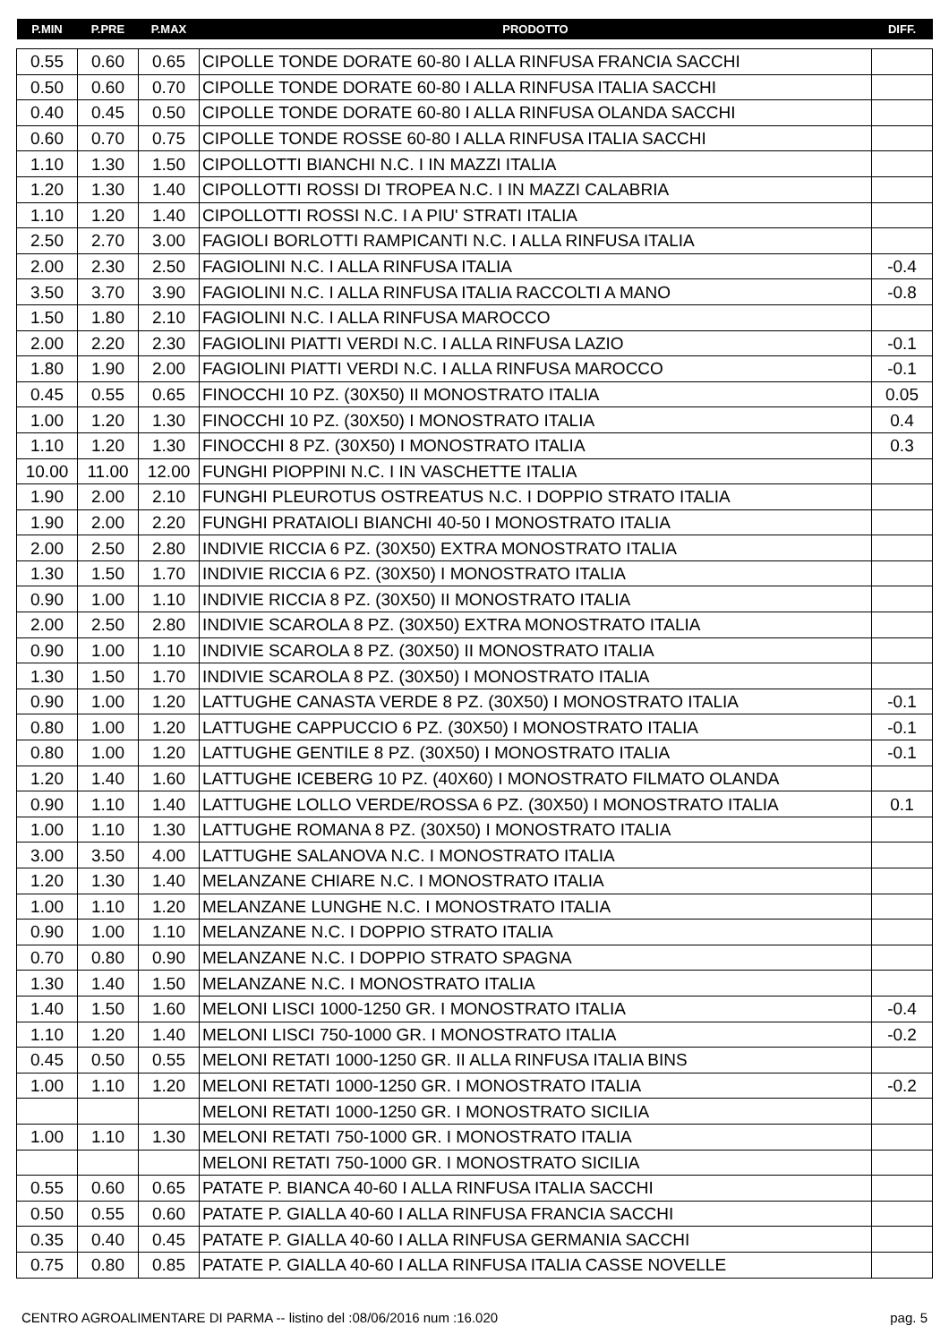| P.MIN | P.PRE | P.MAX | PRODOTTO | DIFF. |
| --- | --- | --- | --- | --- |
| 0.55 | 0.60 | 0.65 | CIPOLLE TONDE DORATE 60-80 I ALLA RINFUSA FRANCIA SACCHI | |
| 0.50 | 0.60 | 0.70 | CIPOLLE TONDE DORATE 60-80 I ALLA RINFUSA ITALIA SACCHI | |
| 0.40 | 0.45 | 0.50 | CIPOLLE TONDE DORATE 60-80 I ALLA RINFUSA OLANDA SACCHI | |
| 0.60 | 0.70 | 0.75 | CIPOLLE TONDE ROSSE 60-80 I ALLA RINFUSA ITALIA SACCHI | |
| 1.10 | 1.30 | 1.50 | CIPOLLOTTI BIANCHI N.C. I IN MAZZI ITALIA | |
| 1.20 | 1.30 | 1.40 | CIPOLLOTTI ROSSI DI TROPEA N.C. I IN MAZZI CALABRIA | |
| 1.10 | 1.20 | 1.40 | CIPOLLOTTI ROSSI N.C. I A PIU' STRATI ITALIA | |
| 2.50 | 2.70 | 3.00 | FAGIOLI BORLOTTI RAMPICANTI N.C. I ALLA RINFUSA ITALIA | |
| 2.00 | 2.30 | 2.50 | FAGIOLINI N.C. I ALLA RINFUSA ITALIA | -0.4 |
| 3.50 | 3.70 | 3.90 | FAGIOLINI N.C. I ALLA RINFUSA ITALIA RACCOLTI A MANO | -0.8 |
| 1.50 | 1.80 | 2.10 | FAGIOLINI N.C. I ALLA RINFUSA MAROCCO | |
| 2.00 | 2.20 | 2.30 | FAGIOLINI PIATTI VERDI N.C. I ALLA RINFUSA LAZIO | -0.1 |
| 1.80 | 1.90 | 2.00 | FAGIOLINI PIATTI VERDI N.C. I ALLA RINFUSA MAROCCO | -0.1 |
| 0.45 | 0.55 | 0.65 | FINOCCHI 10 PZ. (30X50) II MONOSTRATO ITALIA | 0.05 |
| 1.00 | 1.20 | 1.30 | FINOCCHI 10 PZ. (30X50) I MONOSTRATO ITALIA | 0.4 |
| 1.10 | 1.20 | 1.30 | FINOCCHI 8 PZ. (30X50) I MONOSTRATO ITALIA | 0.3 |
| 10.00 | 11.00 | 12.00 | FUNGHI PIOPPINI N.C. I IN VASCHETTE ITALIA | |
| 1.90 | 2.00 | 2.10 | FUNGHI PLEUROTUS OSTREATUS N.C. I DOPPIO STRATO ITALIA | |
| 1.90 | 2.00 | 2.20 | FUNGHI PRATAIOLI BIANCHI 40-50 I MONOSTRATO ITALIA | |
| 2.00 | 2.50 | 2.80 | INDIVIE RICCIA 6 PZ. (30X50) EXTRA MONOSTRATO ITALIA | |
| 1.30 | 1.50 | 1.70 | INDIVIE RICCIA 6 PZ. (30X50) I MONOSTRATO ITALIA | |
| 0.90 | 1.00 | 1.10 | INDIVIE RICCIA 8 PZ. (30X50) II MONOSTRATO ITALIA | |
| 2.00 | 2.50 | 2.80 | INDIVIE SCAROLA 8 PZ. (30X50) EXTRA MONOSTRATO ITALIA | |
| 0.90 | 1.00 | 1.10 | INDIVIE SCAROLA 8 PZ. (30X50) II MONOSTRATO ITALIA | |
| 1.30 | 1.50 | 1.70 | INDIVIE SCAROLA 8 PZ. (30X50) I MONOSTRATO ITALIA | |
| 0.90 | 1.00 | 1.20 | LATTUGHE CANASTA VERDE 8 PZ. (30X50) I MONOSTRATO ITALIA | -0.1 |
| 0.80 | 1.00 | 1.20 | LATTUGHE CAPPUCCIO 6 PZ. (30X50) I MONOSTRATO ITALIA | -0.1 |
| 0.80 | 1.00 | 1.20 | LATTUGHE GENTILE 8 PZ. (30X50) I MONOSTRATO ITALIA | -0.1 |
| 1.20 | 1.40 | 1.60 | LATTUGHE ICEBERG 10 PZ. (40X60) I MONOSTRATO FILMATO OLANDA | |
| 0.90 | 1.10 | 1.40 | LATTUGHE LOLLO VERDE/ROSSA 6 PZ. (30X50) I MONOSTRATO ITALIA | 0.1 |
| 1.00 | 1.10 | 1.30 | LATTUGHE ROMANA 8 PZ. (30X50) I MONOSTRATO ITALIA | |
| 3.00 | 3.50 | 4.00 | LATTUGHE SALANOVA N.C. I MONOSTRATO ITALIA | |
| 1.20 | 1.30 | 1.40 | MELANZANE CHIARE N.C. I MONOSTRATO ITALIA | |
| 1.00 | 1.10 | 1.20 | MELANZANE LUNGHE N.C. I MONOSTRATO ITALIA | |
| 0.90 | 1.00 | 1.10 | MELANZANE N.C. I DOPPIO STRATO ITALIA | |
| 0.70 | 0.80 | 0.90 | MELANZANE N.C. I DOPPIO STRATO SPAGNA | |
| 1.30 | 1.40 | 1.50 | MELANZANE N.C. I MONOSTRATO ITALIA | |
| 1.40 | 1.50 | 1.60 | MELONI LISCI 1000-1250 GR. I MONOSTRATO ITALIA | -0.4 |
| 1.10 | 1.20 | 1.40 | MELONI LISCI 750-1000 GR. I MONOSTRATO ITALIA | -0.2 |
| 0.45 | 0.50 | 0.55 | MELONI RETATI 1000-1250 GR. II ALLA RINFUSA ITALIA BINS | |
| 1.00 | 1.10 | 1.20 | MELONI RETATI 1000-1250 GR. I MONOSTRATO ITALIA | -0.2 |
| | | | MELONI RETATI 1000-1250 GR. I MONOSTRATO SICILIA | |
| 1.00 | 1.10 | 1.30 | MELONI RETATI 750-1000 GR. I MONOSTRATO ITALIA | |
| | | | MELONI RETATI 750-1000 GR. I MONOSTRATO SICILIA | |
| 0.55 | 0.60 | 0.65 | PATATE P. BIANCA 40-60 I ALLA RINFUSA ITALIA SACCHI | |
| 0.50 | 0.55 | 0.60 | PATATE P. GIALLA 40-60 I ALLA RINFUSA FRANCIA SACCHI | |
| 0.35 | 0.40 | 0.45 | PATATE P. GIALLA 40-60 I ALLA RINFUSA GERMANIA SACCHI | |
| 0.75 | 0.80 | 0.85 | PATATE P. GIALLA 40-60 I ALLA RINFUSA ITALIA CASSE NOVELLE | |
CENTRO AGROALIMENTARE DI PARMA -- listino del :08/06/2016 num :16.020 pag. 5